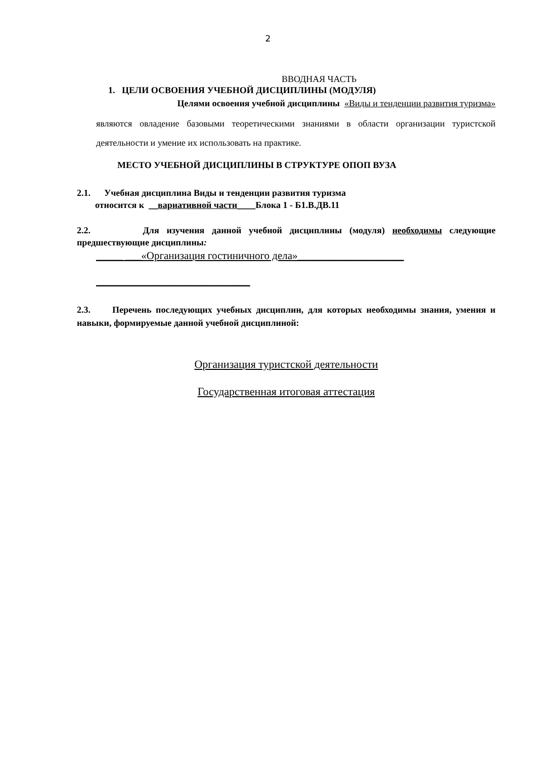2
ВВОДНАЯ ЧАСТЬ
1. ЦЕЛИ ОСВОЕНИЯ УЧЕБНОЙ ДИСЦИПЛИНЫ (МОДУЛЯ)
Целями освоения учебной дисциплины «Виды и тенденции развития туризма»
являются овладение базовыми теоретическими знаниями в области организации туристской деятельности и умение их использовать на практике.
МЕСТО УЧЕБНОЙ ДИСЦИПЛИНЫ В СТРУКТУРЕ ОПОП ВУЗА
2.1. Учебная дисциплина Виды и тенденции развития туризма
относится к __вариативной части____Блока 1 - Б1.В.ДВ.11
2.2. Для изучения данной учебной дисциплины (модуля) необходимы следующие предшествующие дисциплины:
_____ ___«Организация гостиничного дела»____________________
_____________________________
2.3. Перечень последующих учебных дисциплин, для которых необходимы знания, умения и навыки, формируемые данной учебной дисциплиной:
Организация туристской деятельности
Государственная итоговая аттестация